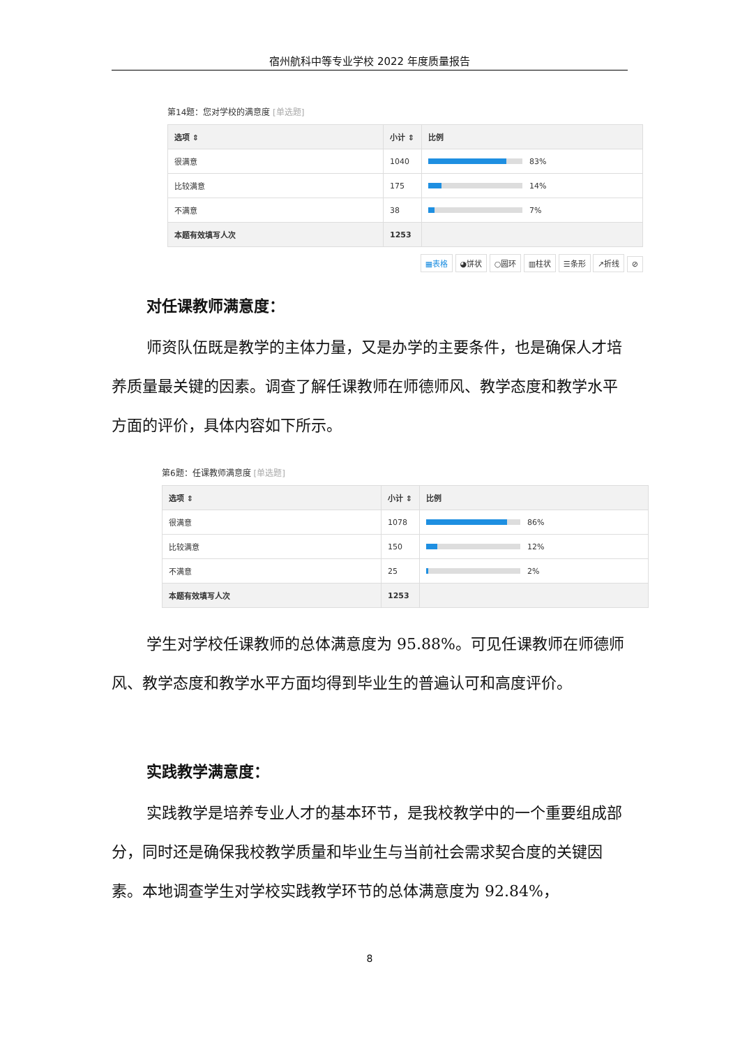宿州航科中等专业学校 2022 年度质量报告
第14题：您对学校的满意度 [单选题]
| 选项 ⇕ | 小计 ⇕ | 比例 |
| --- | --- | --- |
| 很满意 | 1040 | 83% |
| 比较满意 | 175 | 14% |
| 不满意 | 38 | 7% |
| 本题有效填写人次 | 1253 | |
▦表格 ◕饼状 ○圆环 ▥柱状 ☰条形 ↗折线 ⊘
对任课教师满意度：
师资队伍既是教学的主体力量，又是办学的主要条件，也是确保人才培养质量最关键的因素。调查了解任课教师在师德师风、教学态度和教学水平方面的评价，具体内容如下所示。
第6题：任课教师满意度 [单选题]
| 选项 ⇕ | 小计 ⇕ | 比例 |
| --- | --- | --- |
| 很满意 | 1078 | 86% |
| 比较满意 | 150 | 12% |
| 不满意 | 25 | 2% |
| 本题有效填写人次 | 1253 | |
学生对学校任课教师的总体满意度为 95.88%。可见任课教师在师德师风、教学态度和教学水平方面均得到毕业生的普遍认可和高度评价。
实践教学满意度：
实践教学是培养专业人才的基本环节，是我校教学中的一个重要组成部分，同时还是确保我校教学质量和毕业生与当前社会需求契合度的关键因素。本地调查学生对学校实践教学环节的总体满意度为 92.84%，
8